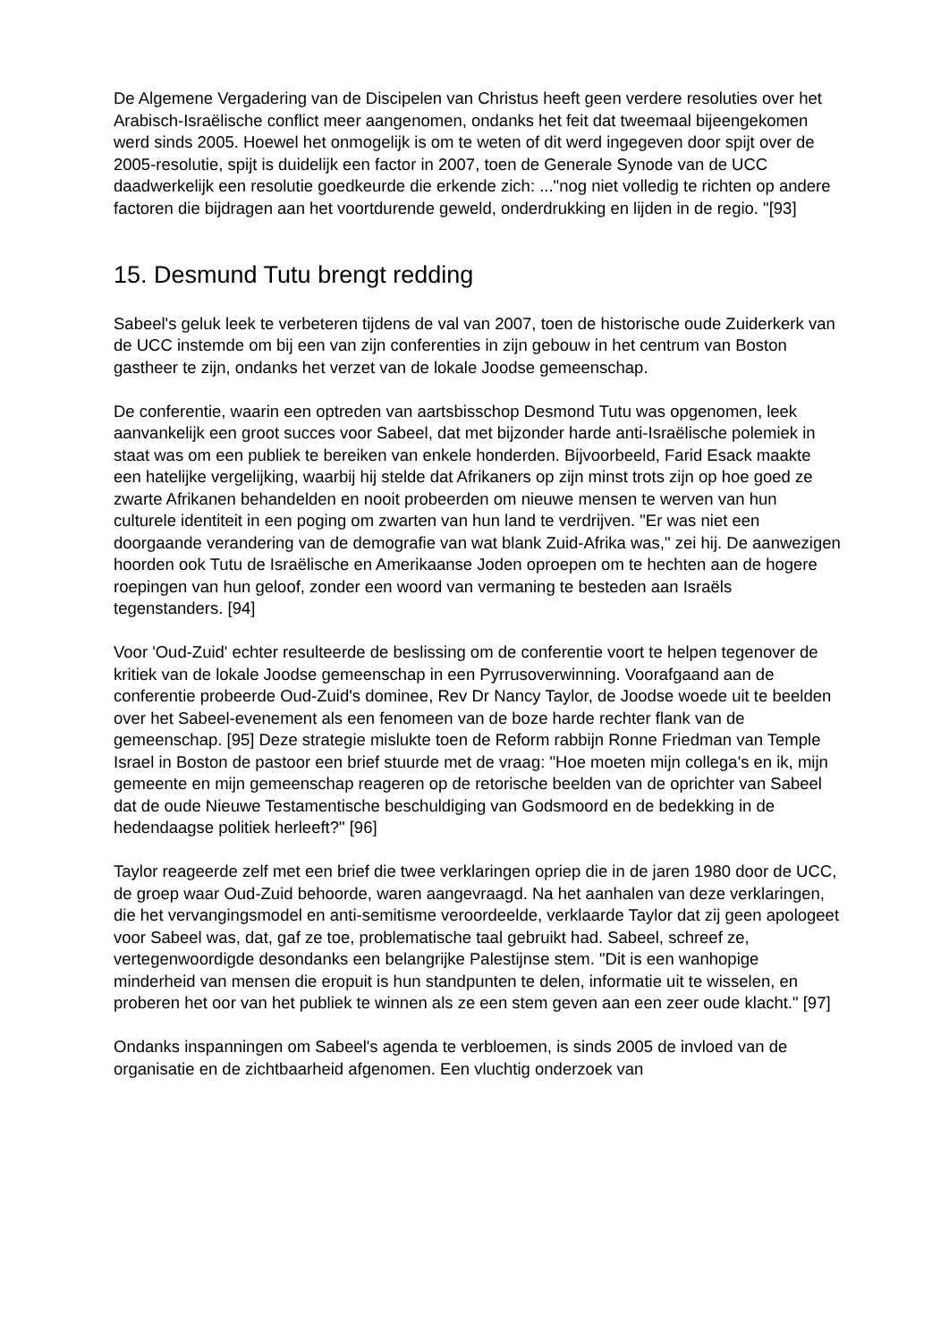De Algemene Vergadering van de Discipelen van Christus heeft geen verdere resoluties over het Arabisch-Israëlische conflict meer aangenomen, ondanks het feit dat tweemaal bijeengekomen werd sinds 2005. Hoewel het onmogelijk is om te weten of dit werd ingegeven door spijt over de 2005-resolutie, spijt is duidelijk een factor in 2007, toen de Generale Synode van de UCC daadwerkelijk een resolutie goedkeurde die erkende zich: ..."nog niet volledig te richten op andere factoren die bijdragen aan het voortdurende geweld, onderdrukking en lijden in de regio. "[93]
15. Desmund Tutu brengt redding
Sabeel's geluk leek te verbeteren tijdens de val van 2007, toen de historische oude Zuiderkerk van de UCC instemde om bij een van zijn conferenties in zijn gebouw in het centrum van Boston gastheer te zijn, ondanks het verzet van de lokale Joodse gemeenschap.
De conferentie, waarin een optreden van aartsbisschop Desmond Tutu was opgenomen, leek aanvankelijk een groot succes voor Sabeel, dat met bijzonder harde anti-Israëlische polemiek in staat was om een publiek te bereiken van enkele honderden. Bijvoorbeeld, Farid Esack maakte een hatelijke vergelijking, waarbij hij stelde dat Afrikaners op zijn minst trots zijn op hoe goed ze zwarte Afrikanen behandelden en nooit probeerden om nieuwe mensen te werven van hun culturele identiteit in een poging om zwarten van hun land te verdrijven. "Er was niet een doorgaande verandering van de demografie van wat blank Zuid-Afrika was," zei hij. De aanwezigen hoorden ook Tutu de Israëlische en Amerikaanse Joden oproepen om te hechten aan de hogere roepingen van hun geloof, zonder een woord van vermaning te besteden aan Israëls tegenstanders. [94]
Voor 'Oud-Zuid' echter resulteerde de beslissing om de conferentie voort te helpen tegenover de kritiek van de lokale Joodse gemeenschap in een Pyrrusoverwinning. Voorafgaand aan de conferentie probeerde Oud-Zuid's dominee, Rev Dr Nancy Taylor, de Joodse woede uit te beelden over het Sabeel-evenement als een fenomeen van de boze harde rechter flank van de gemeenschap. [95] Deze strategie mislukte toen de Reform rabbijn Ronne Friedman van Temple Israel in Boston de pastoor een brief stuurde met de vraag: "Hoe moeten mijn collega's en ik, mijn gemeente en mijn gemeenschap reageren op de retorische beelden van de oprichter van Sabeel dat de oude Nieuwe Testamentische beschuldiging van Godsmoord en de bedekking in de hedendaagse politiek herleeft?" [96]
Taylor reageerde zelf met een brief die twee verklaringen opriep die in de jaren 1980 door de UCC, de groep waar Oud-Zuid behoorde, waren aangevraagd. Na het aanhalen van deze verklaringen, die het vervangingsmodel en anti-semitisme veroordeelde, verklaarde Taylor dat zij geen apologeet voor Sabeel was, dat, gaf ze toe, problematische taal gebruikt had. Sabeel, schreef ze, vertegenwoordigde desondanks een belangrijke Palestijnse stem. "Dit is een wanhopige minderheid van mensen die eropuit is hun standpunten te delen, informatie uit te wisselen, en proberen het oor van het publiek te winnen als ze een stem geven aan een zeer oude klacht." [97]
Ondanks inspanningen om Sabeel's agenda te verbloemen, is sinds 2005 de invloed van de organisatie en de zichtbaarheid afgenomen. Een vluchtig onderzoek van